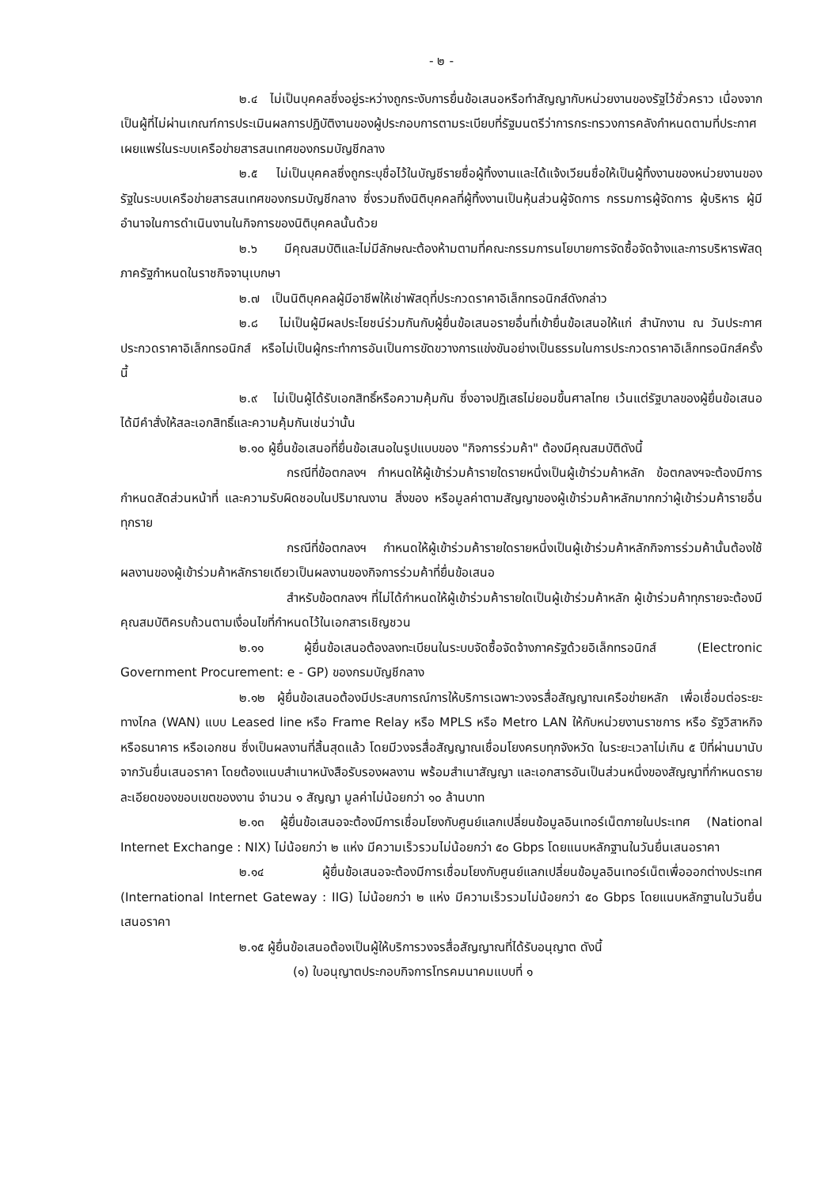- ๒ -
๒.๔ ไม่เป็นบุคคลซึ่งอยู่ระหว่างถูกระงับการยื่นข้อเสนอหรือทำสัญญากับหน่วยงานของรัฐไว้ชั่วคราว เนื่องจากเป็นผู้ที่ไม่ผ่านเกณฑ์การประเมินผลการปฏิบัติงานของผู้ประกอบการตามระเบียบที่รัฐมนตรีว่าการกระทรวงการคลังกำหนดตามที่ประกาศเผยแพร่ในระบบเครือข่ายสารสนเทศของกรมบัญชีกลาง
๒.๕ ไม่เป็นบุคคลซึ่งถูกระบุชื่อไว้ในบัญชีรายชื่อผู้ทิ้งงานและได้แจ้งเวียนชื่อให้เป็นผู้ทิ้งงานของหน่วยงานของรัฐในระบบเครือข่ายสารสนเทศของกรมบัญชีกลาง ซึ่งรวมถึงนิติบุคคลที่ผู้ทิ้งงานเป็นหุ้นส่วนผู้จัดการ กรรมการผู้จัดการ ผู้บริหาร ผู้มีอำนาจในการดำเนินงานในกิจการของนิติบุคคลนั้นด้วย
๒.๖ มีคุณสมบัติและไม่มีลักษณะต้องห้ามตามที่คณะกรรมการนโยบายการจัดซื้อจัดจ้างและการบริหารพัสดุภาครัฐกำหนดในราชกิจจานุเบกษา
๒.๗ เป็นนิติบุคคลผู้มีอาชีพให้เช่าพัสดุที่ประกวดราคาอิเล็กทรอนิกส์ดังกล่าว
๒.๘ ไม่เป็นผู้มีผลประโยชน์ร่วมกันกับผู้ยื่นข้อเสนอรายอื่นที่เข้ายื่นข้อเสนอให้แก่ สำนักงาน ณ วันประกาศประกวดราคาอิเล็กทรอนิกส์ หรือไม่เป็นผู้กระทำการอันเป็นการขัดขวางการแข่งขันอย่างเป็นธรรมในการประกวดราคาอิเล็กทรอนิกส์ครั้งนี้
๒.๙ ไม่เป็นผู้ได้รับเอกสิทธิ์หรือความคุ้มกัน ซึ่งอาจปฏิเสธไม่ยอมขึ้นศาลไทย เว้นแต่รัฐบาลของผู้ยื่นข้อเสนอได้มีคำสั่งให้สละเอกสิทธิ์และความคุ้มกันเช่นว่านั้น
๒.๑๐ ผู้ยื่นข้อเสนอที่ยื่นข้อเสนอในรูปแบบของ "กิจการร่วมค้า" ต้องมีคุณสมบัติดังนี้
กรณีที่ข้อตกลงฯ กำหนดให้ผู้เข้าร่วมค้ารายใดรายหนึ่งเป็นผู้เข้าร่วมค้าหลัก ข้อตกลงฯจะต้องมีการกำหนดสัดส่วนหน้าที่ และความรับผิดชอบในปริมาณงาน สิ่งของ หรือมูลค่าตามสัญญาของผู้เข้าร่วมค้าหลักมากกว่าผู้เข้าร่วมค้ารายอื่นทุกราย
กรณีที่ข้อตกลงฯ กำหนดให้ผู้เข้าร่วมค้ารายใดรายหนึ่งเป็นผู้เข้าร่วมค้าหลักกิจการร่วมค้านั้นต้องใช้ผลงานของผู้เข้าร่วมค้าหลักรายเดียวเป็นผลงานของกิจการร่วมค้าที่ยื่นข้อเสนอ
สำหรับข้อตกลงฯ ที่ไม่ได้กำหนดให้ผู้เข้าร่วมค้ารายใดเป็นผู้เข้าร่วมค้าหลัก ผู้เข้าร่วมค้าทุกรายจะต้องมีคุณสมบัติครบถ้วนตามเงื่อนไขที่กำหนดไว้ในเอกสารเชิญชวน
๒.๑๑ ผู้ยื่นข้อเสนอต้องลงทะเบียนในระบบจัดซื้อจัดจ้างภาครัฐด้วยอิเล็กทรอนิกส์ (Electronic Government Procurement: e - GP) ของกรมบัญชีกลาง
๒.๑๒ ผู้ยื่นข้อเสนอต้องมีประสบการณ์การให้บริการเฉพาะวงจรสื่อสัญญาณเครือข่ายหลัก เพื่อเชื่อมต่อระยะทางไกล (WAN) แบบ Leased line หรือ Frame Relay หรือ MPLS หรือ Metro LAN ให้กับหน่วยงานราชการ หรือ รัฐวิสาหกิจ หรือธนาคาร หรือเอกชน ซึ่งเป็นผลงานที่สิ้นสุดแล้ว โดยมีวงจรสื่อสัญญาณเชื่อมโยงครบทุกจังหวัด ในระยะเวลาไม่เกิน ๕ ปีที่ผ่านมานับจากวันยื่นเสนอราคา โดยต้องแนบสำเนาหนังสือรับรองผลงาน พร้อมสำเนาสัญญา และเอกสารอันเป็นส่วนหนึ่งของสัญญาที่กำหนดรายละเอียดของขอบเขตของงาน จำนวน ๑ สัญญา มูลค่าไม่น้อยกว่า ๑๐ ล้านบาท
๒.๑๓ ผู้ยื่นข้อเสนอจะต้องมีการเชื่อมโยงกับศูนย์แลกเปลี่ยนข้อมูลอินเทอร์เน็ตภายในประเทศ (National Internet Exchange : NIX) ไม่น้อยกว่า ๒ แห่ง มีความเร็วรวมไม่น้อยกว่า ๕๐ Gbps โดยแนบหลักฐานในวันยื่นเสนอราคา
๒.๑๔ ผู้ยื่นข้อเสนอจะต้องมีการเชื่อมโยงกับศูนย์แลกเปลี่ยนข้อมูลอินเทอร์เน็ตเพื่อออกต่างประเทศ (International Internet Gateway : IIG) ไม่น้อยกว่า ๒ แห่ง มีความเร็วรวมไม่น้อยกว่า ๕๐ Gbps โดยแนบหลักฐานในวันยื่นเสนอราคา
๒.๑๕ ผู้ยื่นข้อเสนอต้องเป็นผู้ให้บริการวงจรสื่อสัญญาณที่ได้รับอนุญาต ดังนี้
(๑) ใบอนุญาตประกอบกิจการโทรคมนาคมแบบที่ ๑